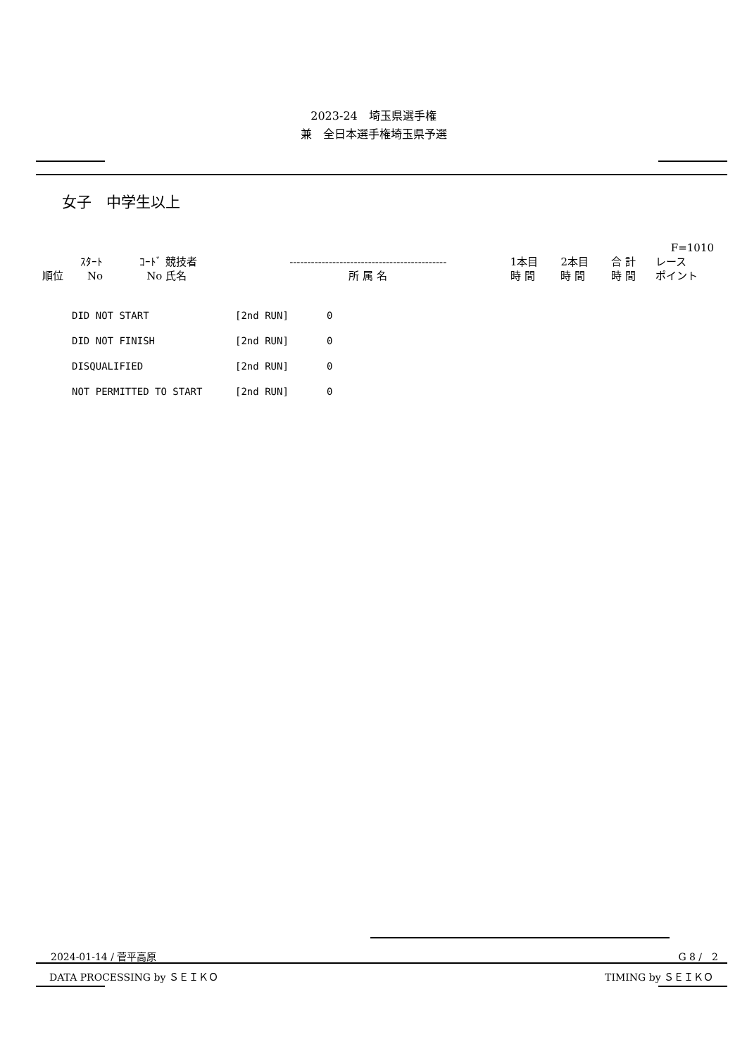2023-24　埼玉県選手権
兼　全日本選手権埼玉県予選
女子　中学生以上
| F=1010 | | | | | | | | |
| 順位 | ｽﾀｰﾄ No | ｺｰﾄﾞ No | 競技者 氏名 | -------------------------------------------- 所 属 名 | 1本目 時 間 | 2本目 時 間 | 合 計 時 間 | レース ポイント |
| DID NOT START | [2nd RUN] | 0 |
| DID NOT FINISH | [2nd RUN] | 0 |
| DISQUALIFIED | [2nd RUN] | 0 |
| NOT PERMITTED TO START | [2nd RUN] | 0 |
2024-01-14 / 菅平高原 G 8 /　2
DATA PROCESSING by ＳＥＩＫＯ TIMING by ＳＥＩＫＯ